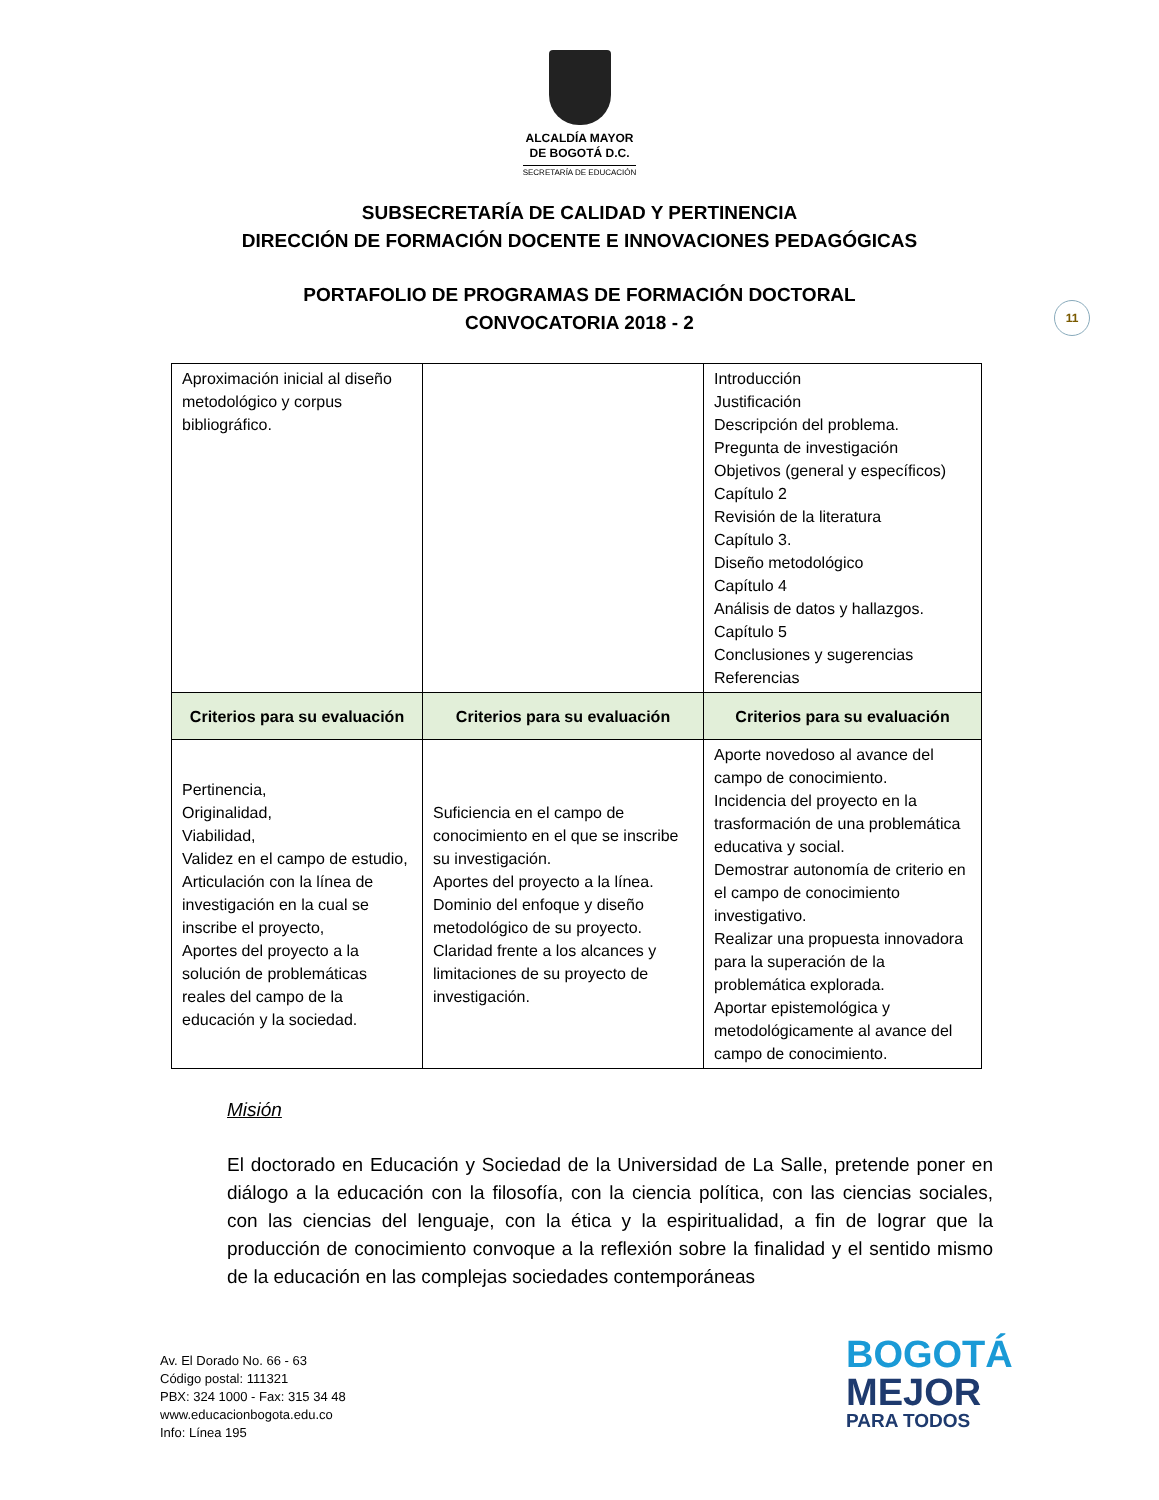ALCALDÍA MAYOR
DE BOGOTÁ D.C.
SECRETARÍA DE EDUCACIÓN
SUBSECRETARÍA DE CALIDAD Y PERTINENCIA
DIRECCIÓN DE FORMACIÓN DOCENTE E INNOVACIONES PEDAGÓGICAS
PORTAFOLIO DE PROGRAMAS DE FORMACIÓN DOCTORAL
CONVOCATORIA 2018 - 2
11
| Aproximación inicial al diseño metodológico y corpus bibliográfico. | | Introducción Justificación Descripción del problema. Pregunta de investigación Objetivos (general y específicos) Capítulo 2 Revisión de la literatura Capítulo 3. Diseño metodológico Capítulo 4 Análisis de datos y hallazgos. Capítulo 5 Conclusiones y sugerencias Referencias |
| Criterios para su evaluación | Criterios para su evaluación | Criterios para su evaluación |
| Pertinencia, Originalidad, Viabilidad, Validez en el campo de estudio, Articulación con la línea de investigación en la cual se inscribe el proyecto, Aportes del proyecto a la solución de problemáticas reales del campo de la educación y la sociedad. | Suficiencia en el campo de conocimiento en el que se inscribe su investigación. Aportes del proyecto a la línea. Dominio del enfoque y diseño metodológico de su proyecto. Claridad frente a los alcances y limitaciones de su proyecto de investigación. | Aporte novedoso al avance del campo de conocimiento. Incidencia del proyecto en la trasformación de una problemática educativa y social. Demostrar autonomía de criterio en el campo de conocimiento investigativo. Realizar una propuesta innovadora para la superación de la problemática explorada. Aportar epistemológica y metodológicamente al avance del campo de conocimiento. |
Misión
El doctorado en Educación y Sociedad de la Universidad de La Salle, pretende poner en diálogo a la educación con la filosofía, con la ciencia política, con las ciencias sociales, con las ciencias del lenguaje, con la ética y la espiritualidad, a fin de lograr que la producción de conocimiento convoque a la reflexión sobre la finalidad y el sentido mismo de la educación en las complejas sociedades contemporáneas
Av. El Dorado No. 66 - 63
Código postal: 111321
PBX: 324 1000 - Fax: 315 34 48
www.educacionbogota.edu.co
Info: Línea 195
BOGOTÁ
MEJOR
PARA TODOS